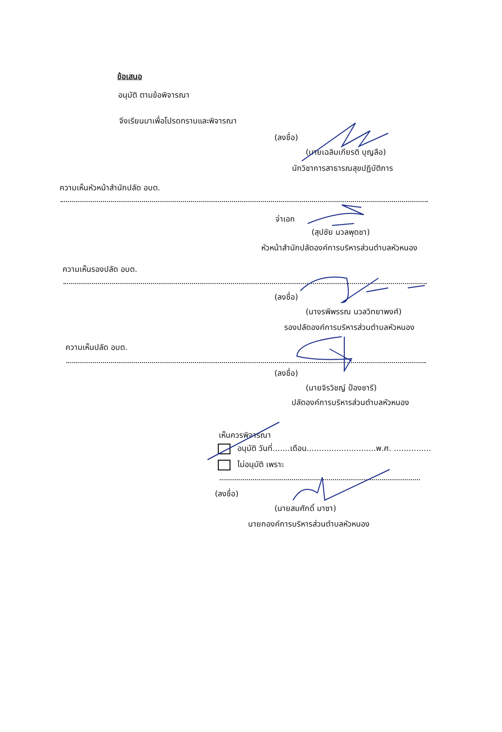ข้อเสนอ
อนุมัติ ตามข้อพิจารณา
จึงเรียนมาเพื่อโปรดทราบและพิจารณา
(ลงชื่อ)
(นายเฉลิมเกียรติ บุญลือ)
นักวิชาการสาธารณสุขปฏิบัติการ
ความเห็นหัวหน้าสำนักปลัด อบต.
จ่าเอก
(สุปชัย นวลพุดชา)
หัวหน้าสำนักปลัดองค์การบริหารส่วนตำบลหัวหนอง
ความเห็นรองปลัด อบต.
(ลงชื่อ)
(นางรพีพรรณ นวลวิทยาพงศ์)
รองปลัดองค์การบริหารส่วนตำบลหัวหนอง
ความเห็นปลัด อบต.
(ลงชื่อ)
(นายจิรวิชญ์ ป้องชารี)
ปลัดองค์การบริหารส่วนตำบลหัวหนอง
เห็นควรพิจารณา
อนุมัติ วันที่.......เดือน............................พ.ศ. ...............
ไม่อนุมัติ เพราะ
(ลงชื่อ)
(นายสมศักดิ์ มาซา)
นายกองค์การบริหารส่วนตำบลหัวหนอง